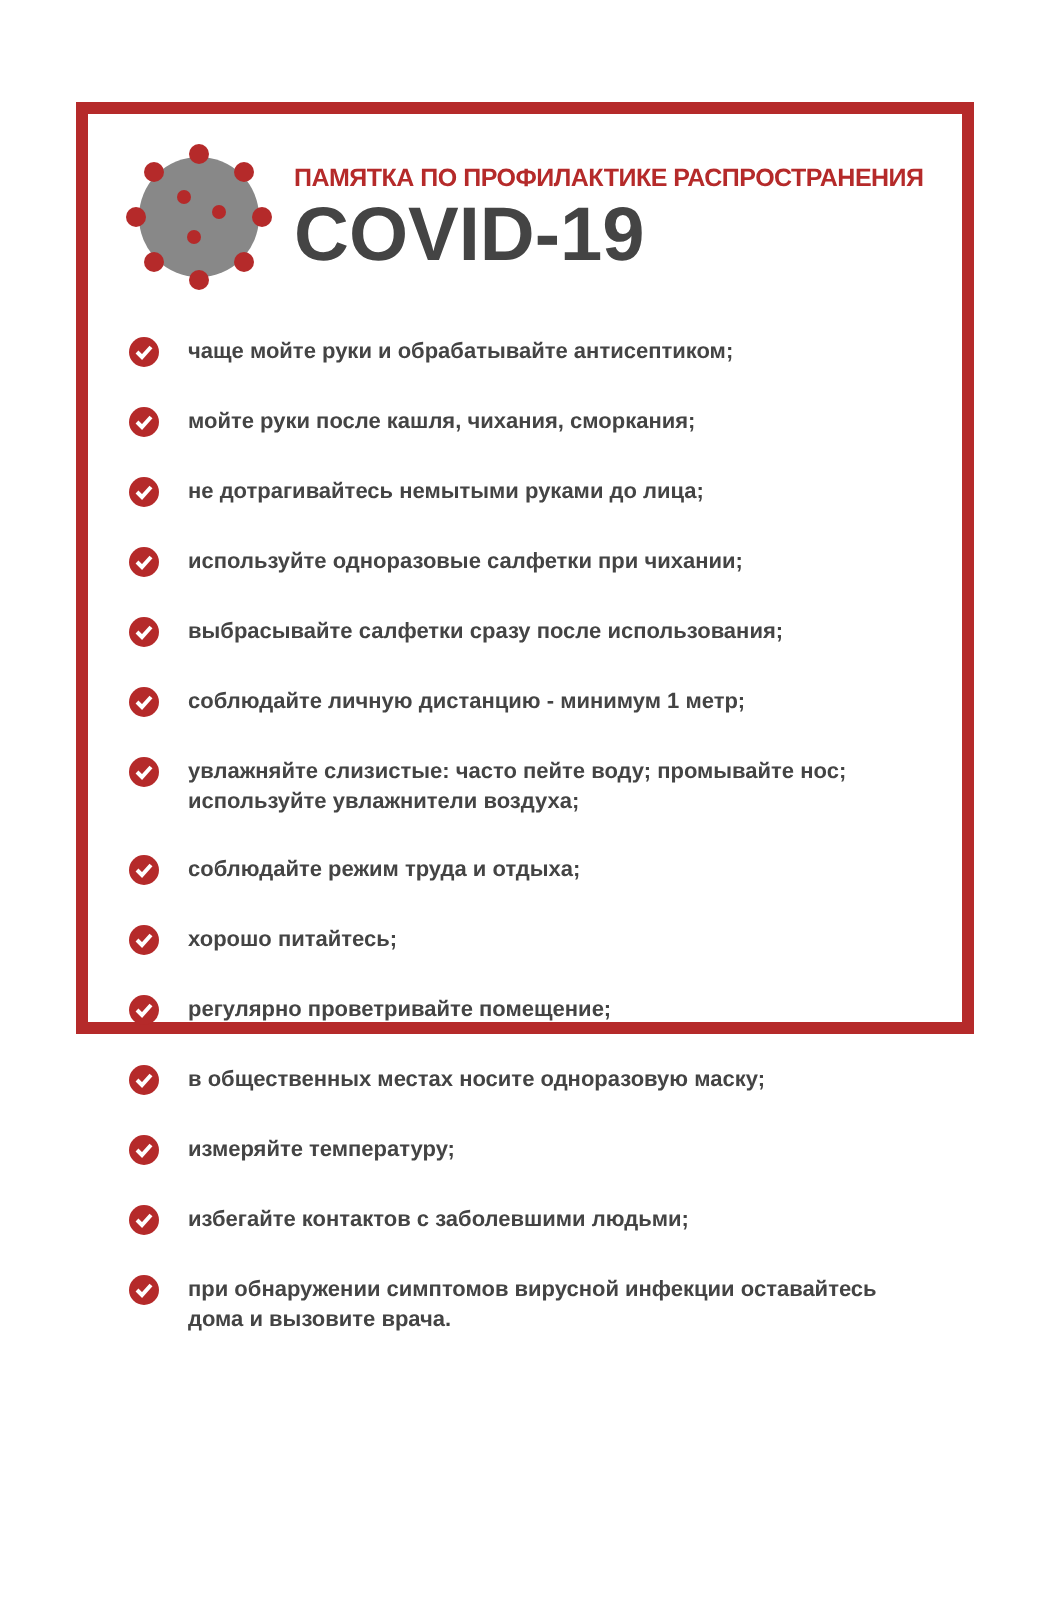ПАМЯТКА ПО ПРОФИЛАКТИКЕ РАСПРОСТРАНЕНИЯ
COVID-19
чаще мойте руки и обрабатывайте антисептиком;
мойте руки после кашля, чихания, сморкания;
не дотрагивайтесь немытыми руками до лица;
используйте одноразовые салфетки при чихании;
выбрасывайте салфетки сразу после использования;
соблюдайте личную дистанцию - минимум 1 метр;
увлажняйте слизистые: часто пейте воду; промывайте нос;
используйте увлажнители воздуха;
соблюдайте режим труда и отдыха;
хорошо питайтесь;
регулярно проветривайте помещение;
в общественных местах носите одноразовую маску;
измеряйте температуру;
избегайте контактов с заболевшими людьми;
при обнаружении симптомов вирусной инфекции оставайтесь
дома и вызовите врача.